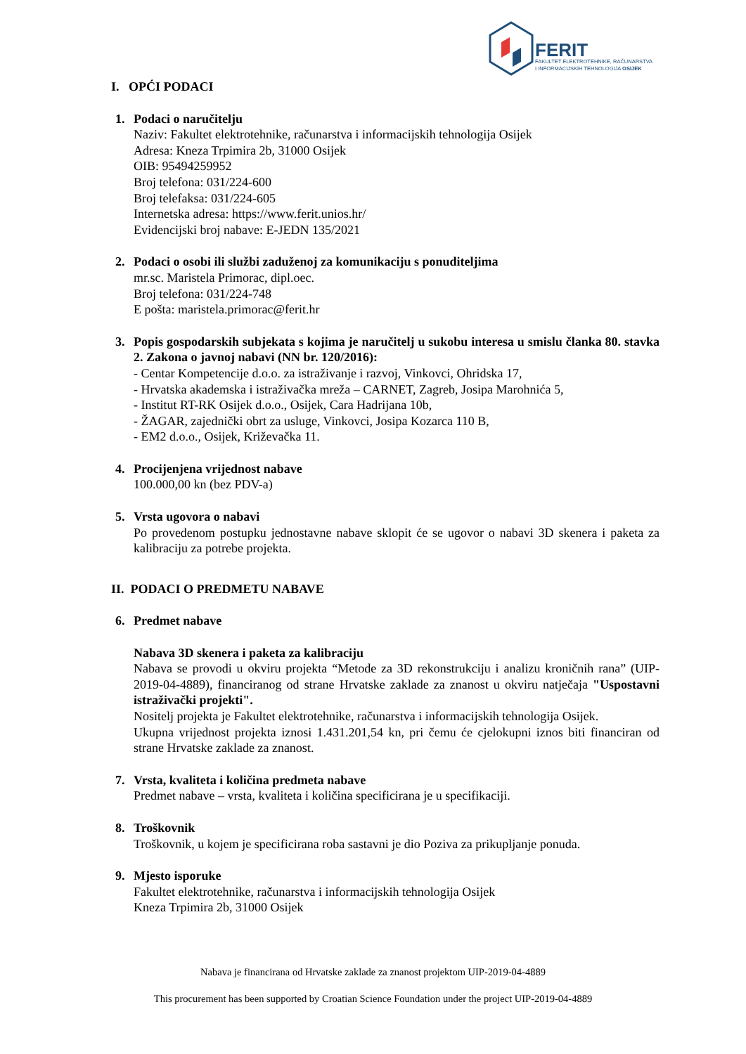FERIT
FAKULTET ELEKTROTEHNIKE, RAČUNARSTVA
I INFORMACIJSKIH TEHNOLOGIJA OSIJEK
I. OPĆI PODACI
1. Podaci o naručitelju
Naziv: Fakultet elektrotehnike, računarstva i informacijskih tehnologija Osijek
Adresa: Kneza Trpimira 2b, 31000 Osijek
OIB: 95494259952
Broj telefona: 031/224-600
Broj telefaksa: 031/224-605
Internetska adresa: https://www.ferit.unios.hr/
Evidencijski broj nabave: E-JEDN 135/2021
2. Podaci o osobi ili službi zaduženoj za komunikaciju s ponuditeljima
mr.sc. Maristela Primorac, dipl.oec.
Broj telefona: 031/224-748
E pošta: maristela.primorac@ferit.hr
3. Popis gospodarskih subjekata s kojima je naručitelj u sukobu interesa u smislu članka 80. stavka 2. Zakona o javnoj nabavi (NN br. 120/2016):
- Centar Kompetencije d.o.o. za istraživanje i razvoj, Vinkovci, Ohridska 17,
- Hrvatska akademska i istraživačka mreža – CARNET, Zagreb, Josipa Marohnića 5,
- Institut RT-RK Osijek d.o.o., Osijek, Cara Hadrijana 10b,
- ŽAGAR, zajednički obrt za usluge, Vinkovci, Josipa Kozarca 110 B,
- EM2 d.o.o., Osijek, Križevačka 11.
4. Procijenjena vrijednost nabave
100.000,00 kn (bez PDV-a)
5. Vrsta ugovora o nabavi
Po provedenom postupku jednostavne nabave sklopit će se ugovor o nabavi 3D skenera i paketa za kalibraciju za potrebe projekta.
II. PODACI O PREDMETU NABAVE
6. Predmet nabave
Nabava 3D skenera i paketa za kalibraciju
Nabava se provodi u okviru projekta “Metode za 3D rekonstrukciju i analizu kroničnih rana” (UIP-2019-04-4889), financiranog od strane Hrvatske zaklade za znanost u okviru natječaja "Uspostavni istraživački projekti".
Nositelj projekta je Fakultet elektrotehnike, računarstva i informacijskih tehnologija Osijek.
Ukupna vrijednost projekta iznosi 1.431.201,54 kn, pri čemu će cjelokupni iznos biti financiran od strane Hrvatske zaklade za znanost.
7. Vrsta, kvaliteta i količina predmeta nabave
Predmet nabave – vrsta, kvaliteta i količina specificirana je u specifikaciji.
8. Troškovnik
Troškovnik, u kojem je specificirana roba sastavni je dio Poziva za prikupljanje ponuda.
9. Mjesto isporuke
Fakultet elektrotehnike, računarstva i informacijskih tehnologija Osijek
Kneza Trpimira 2b, 31000 Osijek
Nabava je financirana od Hrvatske zaklade za znanost projektom UIP-2019-04-4889
This procurement has been supported by Croatian Science Foundation under the project UIP-2019-04-4889